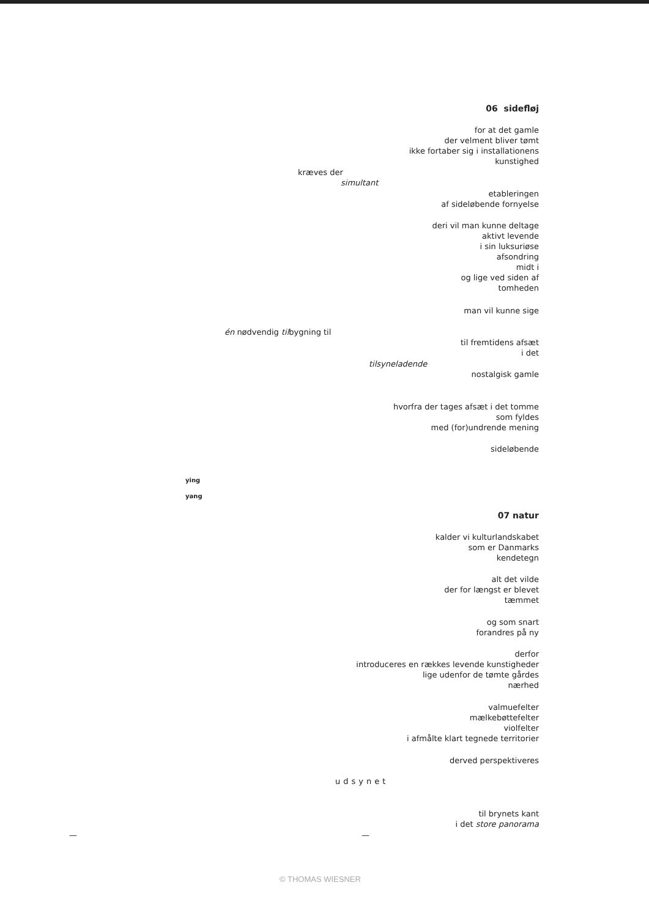06 sidefløj
for at det gamle
der velment bliver tømt
ikke fortaber sig i installationens
kunstighed
kræves der
simultant
etableringen
af sideløbende fornyelse
deri vil man kunne deltage
aktivt levende
i sin luksuriøse
afsondring
midt i
og lige ved siden af
tomheden
man vil kunne sige
én nødvendig tilbygning til
til fremtidens afsæt
i det
tilsyneladende
nostalgisk gamle
hvorfra der tages afsæt i det tomme
som fyldes
med (for)undrende mening
sideløbende
ying
yang
07 natur
kalder vi kulturlandskabet
som er Danmarks
kendetegn
alt det vilde
der for længst er blevet
tæmmet
og som snart
forandres på ny
derfor
introduceres en rækkes levende kunstigheder
lige udenfor de tømte gårdes
nærhed
valmuefelter
mælkebøttefelter
violfelter
i afmålte klart tegnede territorier
derved perspektiveres
udsynet
til brynets kant
i det store panorama
— —
© THOMAS WIESNER